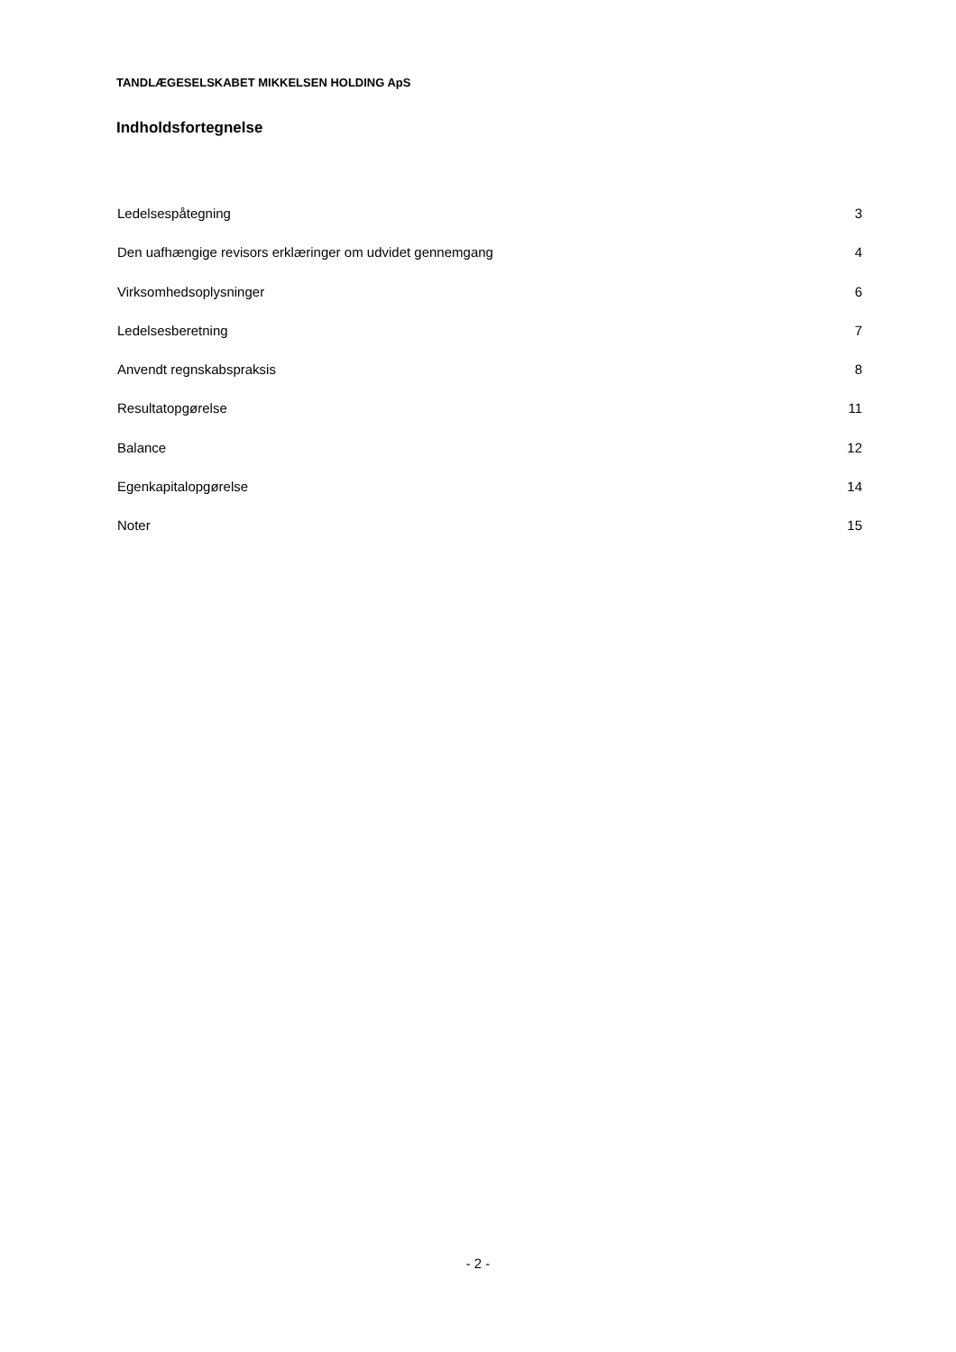TANDLÆGESELSKABET MIKKELSEN HOLDING ApS
Indholdsfortegnelse
Ledelsespåtegning 3
Den uafhængige revisors erklæringer om udvidet gennemgang 4
Virksomhedsoplysninger 6
Ledelsesberetning 7
Anvendt regnskabspraksis 8
Resultatopgørelse 11
Balance 12
Egenkapitalopgørelse 14
Noter 15
- 2 -